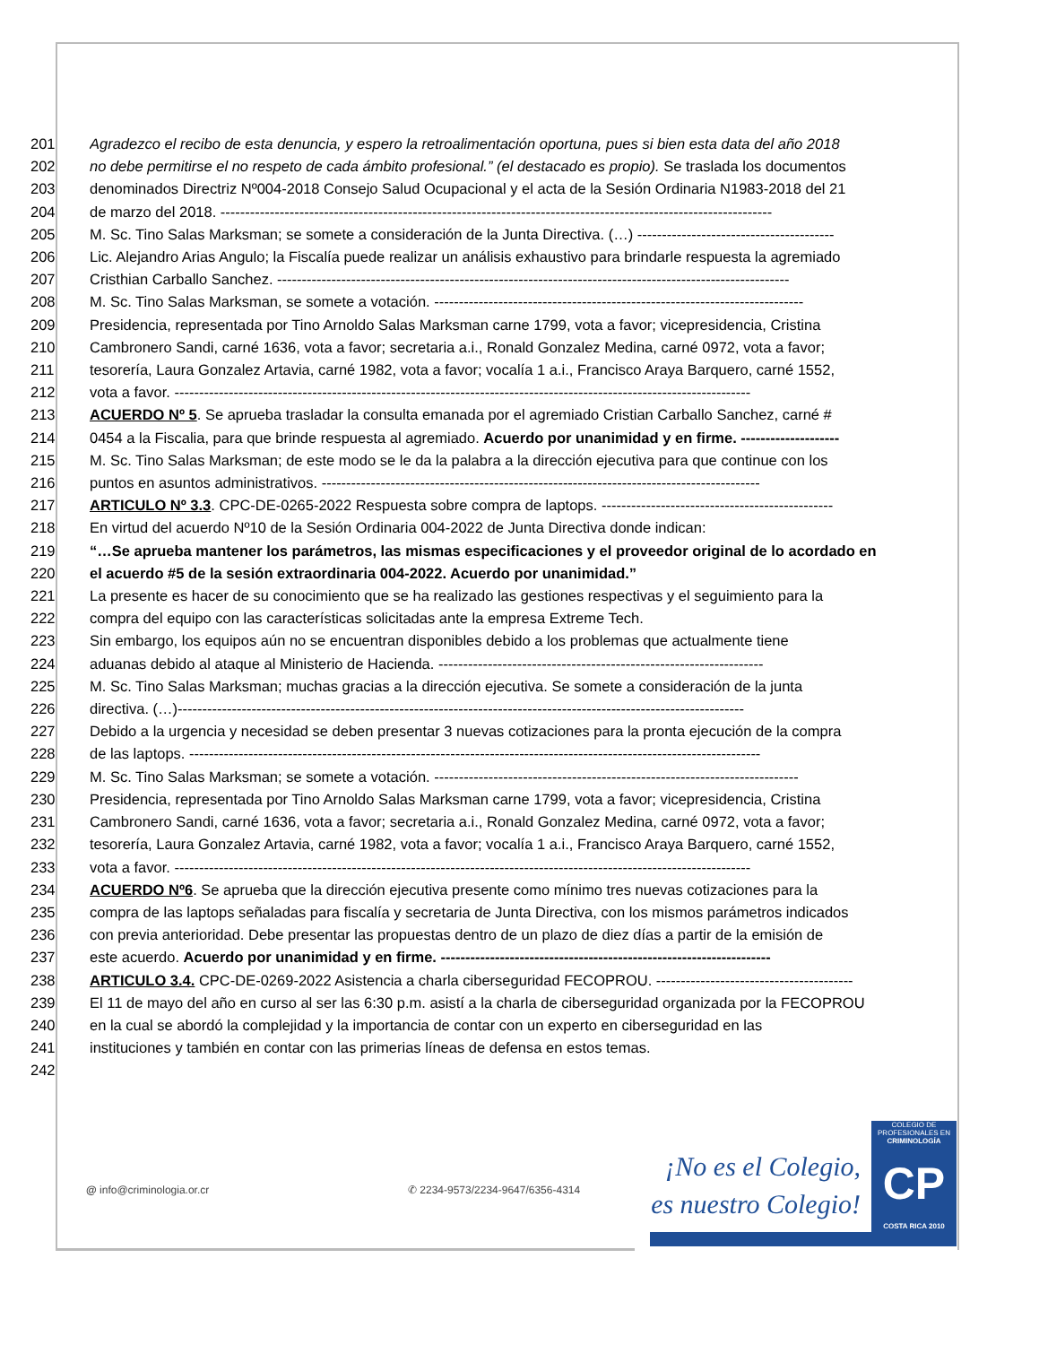201 Agradezco el recibo de esta denuncia, y espero la retroalimentación oportuna, pues si bien esta data del año 2018
202 no debe permitirse el no respeto de cada ámbito profesional.” (el destacado es propio). Se traslada los documentos
203 denominados Directriz Nº004-2018 Consejo Salud Ocupacional y el acta de la Sesión Ordinaria N1983-2018 del 21
204 de marzo del 2018. ----------------------------------------------------------------------------------------------------------------
205 M. Sc. Tino Salas Marksman; se somete a consideración de la Junta Directiva. (…) ----------------------------------------
206 Lic. Alejandro Arias Angulo; la Fiscalía puede realizar un análisis exhaustivo para brindarle respuesta la agremiado
207 Cristhian Carballo Sanchez. --------------------------------------------------------------------------------------------------------
208 M. Sc. Tino Salas Marksman, se somete a votación. ---------------------------------------------------------------------------
209 Presidencia, representada por Tino Arnoldo Salas Marksman carne 1799, vota a favor; vicepresidencia, Cristina
210 Cambronero Sandi, carné 1636, vota a favor; secretaria a.i., Ronald Gonzalez Medina, carné 0972, vota a favor;
211 tesorería, Laura Gonzalez Artavia, carné 1982, vota a favor; vocalía 1 a.i., Francisco Araya Barquero, carné 1552,
212 vota a favor. ---------------------------------------------------------------------------------------------------------------------
213 ACUERDO Nº 5. Se aprueba trasladar la consulta emanada por el agremiado Cristian Carballo Sanchez, carné #
214 0454 a la Fiscalia, para que brinde respuesta al agremiado. Acuerdo por unanimidad y en firme. --------------------
215 M. Sc. Tino Salas Marksman; de este modo se le da la palabra a la dirección ejecutiva para que continue con los
216 puntos en asuntos administrativos. -----------------------------------------------------------------------------------------
217 ARTICULO Nº 3.3. CPC-DE-0265-2022 Respuesta sobre compra de laptops. -----------------------------------------------
218 En virtud del acuerdo Nº10 de la Sesión Ordinaria 004-2022 de Junta Directiva donde indican:
219 “…Se aprueba mantener los parámetros, las mismas especificaciones y el proveedor original de lo acordado en
220 el acuerdo #5 de la sesión extraordinaria 004-2022. Acuerdo por unanimidad.”
221 La presente es hacer de su conocimiento que se ha realizado las gestiones respectivas y el seguimiento para la
222 compra del equipo con las características solicitadas ante la empresa Extreme Tech.
223 Sin embargo, los equipos aún no se encuentran disponibles debido a los problemas que actualmente tiene
224 aduanas debido al ataque al Ministerio de Hacienda. ------------------------------------------------------------------
225 M. Sc. Tino Salas Marksman; muchas gracias a la dirección ejecutiva. Se somete a consideración de la junta
226 directiva. (…)-------------------------------------------------------------------------------------------------------------------
227 Debido a la urgencia y necesidad se deben presentar 3 nuevas cotizaciones para la pronta ejecución de la compra
228 de las laptops. --------------------------------------------------------------------------------------------------------------------
229 M. Sc. Tino Salas Marksman; se somete a votación. --------------------------------------------------------------------------
230 Presidencia, representada por Tino Arnoldo Salas Marksman carne 1799, vota a favor; vicepresidencia, Cristina
231 Cambronero Sandi, carné 1636, vota a favor; secretaria a.i., Ronald Gonzalez Medina, carné 0972, vota a favor;
232 tesorería, Laura Gonzalez Artavia, carné 1982, vota a favor; vocalía 1 a.i., Francisco Araya Barquero, carné 1552,
233 vota a favor. ---------------------------------------------------------------------------------------------------------------------
234 ACUERDO Nº6. Se aprueba que la dirección ejecutiva presente como mínimo tres nuevas cotizaciones para la
235 compra de las laptops señaladas para fiscalía y secretaria de Junta Directiva, con los mismos parámetros indicados
236 con previa anterioridad. Debe presentar las propuestas dentro de un plazo de diez días a partir de la emisión de
237 este acuerdo. Acuerdo por unanimidad y en firme. -------------------------------------------------------------------
238 ARTICULO 3.4. CPC-DE-0269-2022 Asistencia a charla ciberseguridad FECOPROU. ----------------------------------------
239 El 11 de mayo del año en curso al ser las 6:30 p.m. asistí a la charla de ciberseguridad organizada por la FECOPROU
240 en la cual se abordó la complejidad y la importancia de contar con un experto en ciberseguridad en las
241 instituciones y también en contar con las primerias líneas de defensa en estos temas.
242
@ info@criminologia.or.cr
✆ 2234-9573/2234-9647/6356-4314
¡No es el Colegio, es nuestro Colegio!
COLEGIO DE PROFESIONALES EN
CRIMINOLOGÍA
CP
COSTA RICA 2010